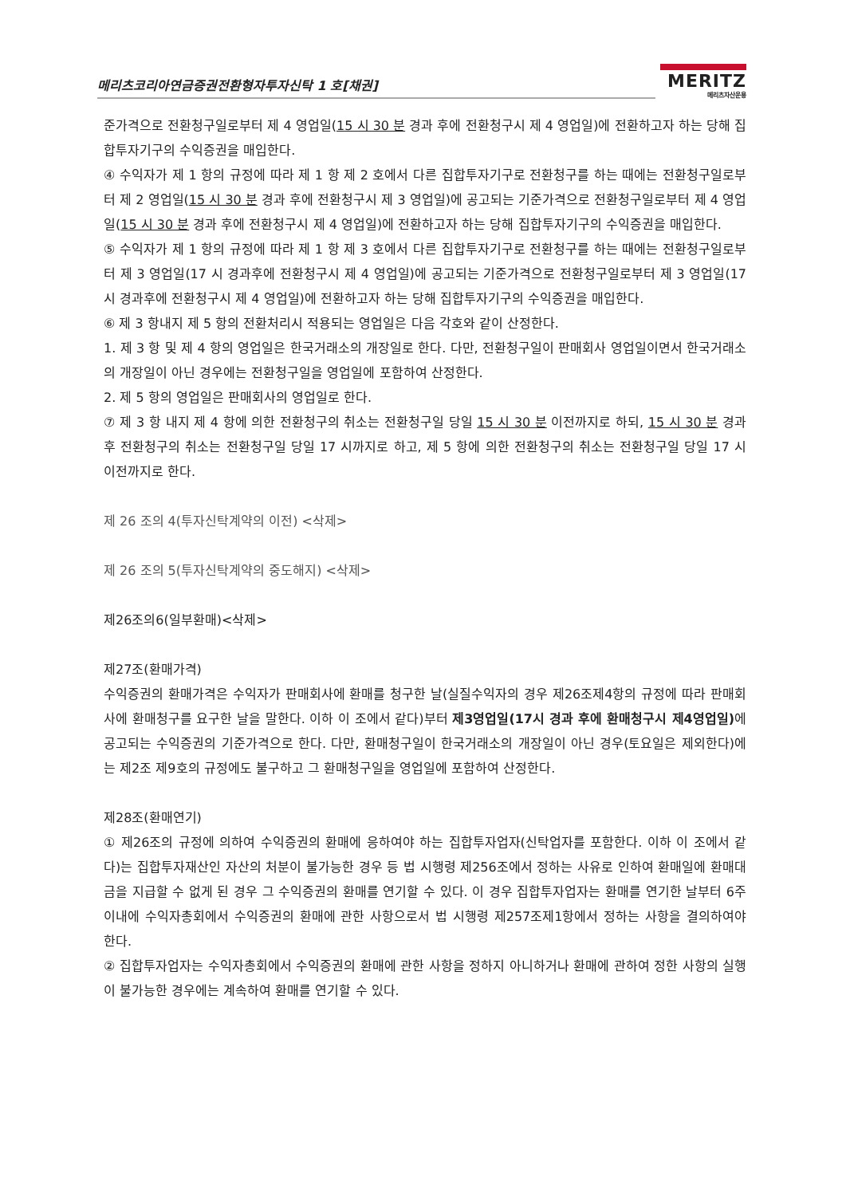메리츠코리아연금증권전환형자투자신탁 1 호[채권]
MERITZ
메리츠자산운용
준가격으로 전환청구일로부터 제 4 영업일(15 시 30 분 경과 후에 전환청구시 제 4 영업일)에 전환하고자 하는 당해 집합투자기구의 수익증권을 매입한다.
④ 수익자가 제 1 항의 규정에 따라 제 1 항 제 2 호에서 다른 집합투자기구로 전환청구를 하는 때에는 전환청구일로부터 제 2 영업일(15 시 30 분 경과 후에 전환청구시 제 3 영업일)에 공고되는 기준가격으로 전환청구일로부터 제 4 영업일(15 시 30 분 경과 후에 전환청구시 제 4 영업일)에 전환하고자 하는 당해 집합투자기구의 수익증권을 매입한다.
⑤ 수익자가 제 1 항의 규정에 따라 제 1 항 제 3 호에서 다른 집합투자기구로 전환청구를 하는 때에는 전환청구일로부터 제 3 영업일(17 시 경과후에 전환청구시 제 4 영업일)에 공고되는 기준가격으로 전환청구일로부터 제 3 영업일(17 시 경과후에 전환청구시 제 4 영업일)에 전환하고자 하는 당해 집합투자기구의 수익증권을 매입한다.
⑥ 제 3 항내지 제 5 항의 전환처리시 적용되는 영업일은 다음 각호와 같이 산정한다.
1. 제 3 항 및 제 4 항의 영업일은 한국거래소의 개장일로 한다. 다만, 전환청구일이 판매회사 영업일이면서 한국거래소의 개장일이 아닌 경우에는 전환청구일을 영업일에 포함하여 산정한다.
2. 제 5 항의 영업일은 판매회사의 영업일로 한다.
⑦ 제 3 항 내지 제 4 항에 의한 전환청구의 취소는 전환청구일 당일 15 시 30 분 이전까지로 하되, 15 시 30 분 경과 후 전환청구의 취소는 전환청구일 당일 17 시까지로 하고, 제 5 항에 의한 전환청구의 취소는 전환청구일 당일 17 시 이전까지로 한다.
제 26 조의 4(투자신탁계약의 이전) <삭제>
제 26 조의 5(투자신탁계약의 중도해지) <삭제>
제26조의6(일부환매)<삭제>
제27조(환매가격)
수익증권의 환매가격은 수익자가 판매회사에 환매를 청구한 날(실질수익자의 경우 제26조제4항의 규정에 따라 판매회사에 환매청구를 요구한 날을 말한다. 이하 이 조에서 같다)부터 제3영업일(17시 경과 후에 환매청구시 제4영업일) 에 공고되는 수익증권의 기준가격으로 한다. 다만, 환매청구일이 한국거래소의 개장일이 아닌 경우(토요일은 제외한다)에는 제2조 제9호의 규정에도 불구하고 그 환매청구일을 영업일에 포함하여 산정한다.
제28조(환매연기)
① 제26조의 규정에 의하여 수익증권의 환매에 응하여야 하는 집합투자업자(신탁업자를 포함한다. 이하 이 조에서 같다)는 집합투자재산인 자산의 처분이 불가능한 경우 등 법 시행령 제256조에서 정하는 사유로 인하여 환매일에 환매대금을 지급할 수 없게 된 경우 그 수익증권의 환매를 연기할 수 있다. 이 경우 집합투자업자는 환매를 연기한 날부터 6주 이내에 수익자총회에서 수익증권의 환매에 관한 사항으로서 법 시행령 제257조제1항에서 정하는 사항을 결의하여야 한다.
② 집합투자업자는 수익자총회에서 수익증권의 환매에 관한 사항을 정하지 아니하거나 환매에 관하여 정한 사항의 실행이 불가능한 경우에는 계속하여 환매를 연기할 수 있다.